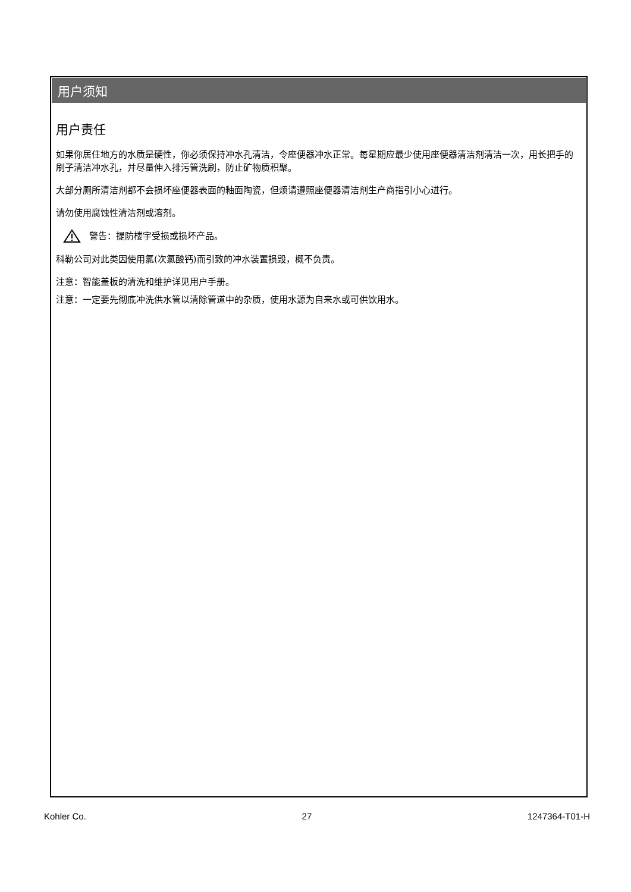用户须知
用户责任
如果你居住地方的水质是硬性，你必须保持冲水孔清洁，令座便器冲水正常。每星期应最少使用座便器清洁剂清洁一次，用长把手的刷子清洁冲水孔，并尽量伸入排污管洗刷，防止矿物质积聚。
大部分厕所清洁剂都不会损坏座便器表面的釉面陶瓷，但烦请遵照座便器清洁剂生产商指引小心进行。
请勿使用腐蚀性清洁剂或溶剂。
警告：提防楼宇受损或损坏产品。
科勒公司对此类因使用氯(次氯酸钙)而引致的冲水装置损毁，概不负责。
注意：智能盖板的清洗和维护详见用户手册。
注意：一定要先彻底冲洗供水管以清除管道中的杂质，使用水源为自来水或可供饮用水。
Kohler Co. 27 1247364-T01-H